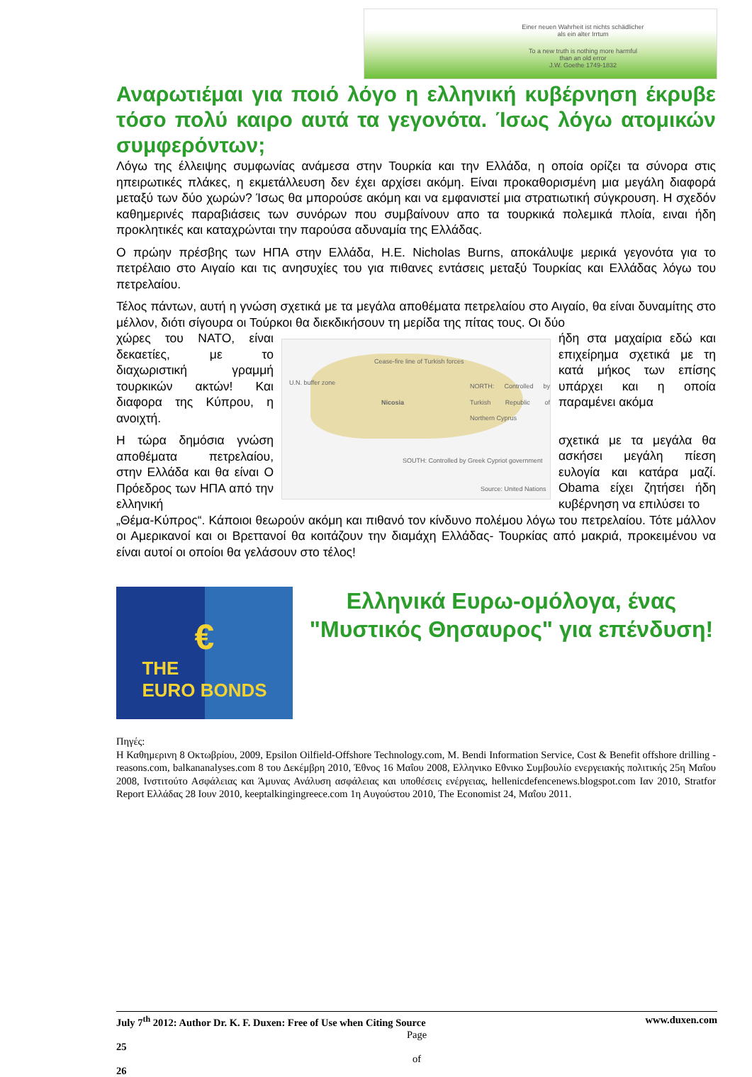Einer neuen Wahrheit ist nichts schädlicher
als ein alter Irrtum
To a new truth is nothing more harmful
than an old error
J.W. Goethe 1749-1832
Αναρωτιέμαι για ποιό λόγο η ελληνική κυβέρνηση έκρυβε τόσο πολύ καιρο αυτά τα γεγονότα. Ίσως λόγω ατομικών συμφερόντων;
Λόγω της έλλειψης συμφωνίας ανάμεσα στην Τουρκία και την Ελλάδα, η οποία ορίζει τα σύνορα στις ηπειρωτικές πλάκες, η εκμετάλλευση δεν έχει αρχίσει ακόμη. Είναι προκαθορισμένη μια μεγάλη διαφορά μεταξύ των δύο χωρών? Ίσως θα μπορούσε ακόμη και να εμφανιστεί μια στρατιωτική σύγκρουση. Η σχεδόν καθημερινές παραβιάσεις των συνόρων που συμβαίνουν απο τα τουρκικά πολεμικά πλοία, ειναι ήδη προκλητικές και καταχρώνται την παρούσα αδυναμία της Ελλάδας.
Ο πρώην πρέσβης των ΗΠΑ στην Ελλάδα, H.E. Nicholas Burns, αποκάλυψε μερικά γεγονότα για το πετρέλαιο στο Αιγαίο και τις ανησυχίες του για πιθανες εντάσεις μεταξύ Τουρκίας και Ελλάδας λόγω του πετρελαίου.
Τέλος πάντων, αυτή η γνώση σχετικά με τα μεγάλα αποθέματα πετρελαίου στο Αιγαίο, θα είναι δυναμίτης στο μέλλον, διότι σίγουρα οι Τούρκοι θα διεκδικήσουν τη μερίδα της πίτας τους. Οι δύο
χώρες του NATO, είναι δεκαετίες, με το διαχωριστική γραμμή τουρκικών ακτών! Και διαφορα της Κύπρου, η ανοιχτή.
Η τώρα δημόσια γνώση αποθέματα πετρελαίου, στην Ελλάδα και θα είναι Ο Πρόεδρος των ΗΠΑ από την ελληνική
Cease-fire line of Turkish forces
U.N. buffer zone
Nicosia
NORTH: Controlled by Turkish Republic of Northern Cyprus
SOUTH: Controlled by Greek Cypriot government
Source: United Nations
ήδη στα μαχαίρια εδώ και επιχείρημα σχετικά με τη κατά μήκος των επίσης υπάρχει και η οποία παραμένει ακόμα
σχετικά με τα μεγάλα θα ασκήσει μεγάλη πίεση ευλογία και κατάρα μαζί. Obama είχει ζητήσει ήδη κυβέρνηση να επιλύσει το
„Θέμα-Κύπρος“. Κάποιοι θεωρούν ακόμη και πιθανό τον κίνδυνο πολέμου λόγω του πετρελαίου. Τότε μάλλον οι Αμερικανοί και οι Βρεττανοί θα κοιτάζουν την διαμάχη Ελλάδας- Τουρκίας από μακριά, προκειμένου να είναι αυτοί οι οποίοι θα γελάσουν στο τέλος!
€
THE
EURO BONDS
Ελληνικά Ευρω-ομόλογα, ένας "Μυστικός Θησαυρος" για επένδυση!
Πηγές:
Η Καθημερινη 8 Οκτωβρίου, 2009, Epsilon Oilfield-Offshore Technology.com, M. Bendi Information Service, Cost & Benefit offshore drilling - reasons.com, balkananalyses.com 8 του Δεκέμβρη 2010, Έθνος 16 Μαΐου 2008, Ελληνικο Εθνικο Συμβουλίο ενεργειακής πολιτικής 25η Μαΐου 2008, Ινστιτούτο Ασφάλειας και Άμυνας Ανάλυση ασφάλειας και υποθέσεις ενέργειας, hellenicdefencenews.blogspot.com Ιαν 2010, Stratfor Report Ελλάδας 28 Ιουν 2010, keeptalkingingreece.com 1η Αυγούστου 2010, The Economist 24, Μαΐου 2011.
July 7<sup>th</sup> 2012: Author Dr. K. F. Duxen: Free of Use when Citing Source www.duxen.com
Page
25
of
26